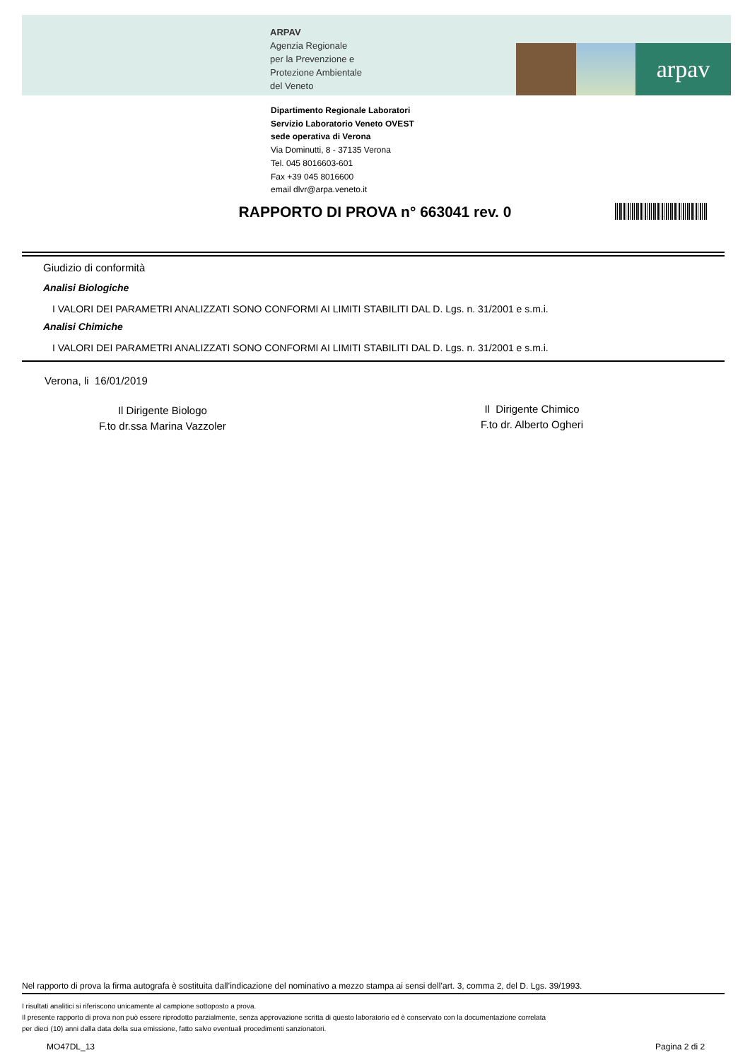ARPAV
Agenzia Regionale
per la Prevenzione e
Protezione Ambientale
del Veneto
arpav
Dipartimento Regionale Laboratori
Servizio Laboratorio Veneto OVEST
sede operativa di Verona
Via Dominutti, 8 - 37135 Verona
Tel. 045 8016603-601
Fax +39 045 8016600
email dlvr@arpa.veneto.it
RAPPORTO DI PROVA n° 663041 rev. 0
Giudizio di conformità
Analisi Biologiche
I VALORI DEI PARAMETRI ANALIZZATI SONO CONFORMI AI LIMITI STABILITI DAL D. Lgs. n. 31/2001 e s.m.i.
Analisi Chimiche
I VALORI DEI PARAMETRI ANALIZZATI SONO CONFORMI AI LIMITI STABILITI DAL D. Lgs. n. 31/2001 e s.m.i.
Verona, li 16/01/2019
Il Dirigente Biologo
F.to dr.ssa Marina Vazzoler
Il Dirigente Chimico
F.to dr. Alberto Ogheri
Nel rapporto di prova la firma autografa è sostituita dall’indicazione del nominativo a mezzo stampa ai sensi dell’art. 3, comma 2, del D. Lgs. 39/1993.
I risultati analitici si riferiscono unicamente al campione sottoposto a prova.
Il presente rapporto di prova non può essere riprodotto parzialmente, senza approvazione scritta di questo laboratorio ed è conservato con la documentazione correlata
per dieci (10) anni dalla data della sua emissione, fatto salvo eventuali procedimenti sanzionatori.
MO47DL_13 Pagina 2 di 2